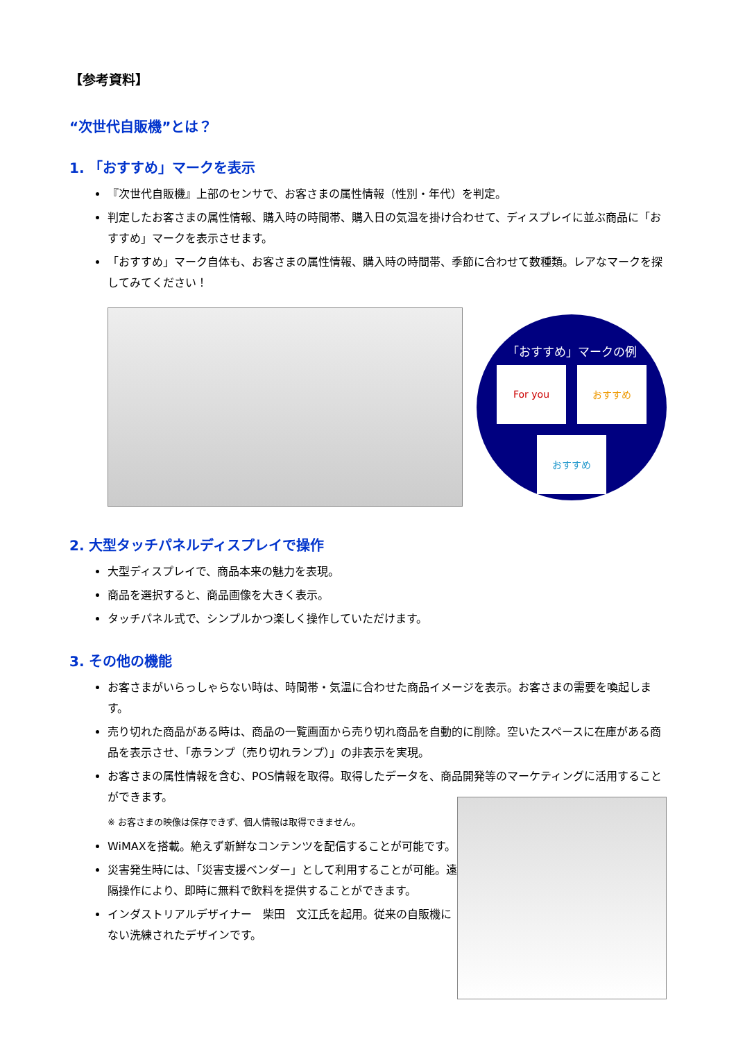【参考資料】
“次世代自販機”とは？
1. 「おすすめ」マークを表示
『次世代自販機』上部のセンサで、お客さまの属性情報（性別・年代）を判定。
判定したお客さまの属性情報、購入時の時間帯、購入日の気温を掛け合わせて、ディスプレイに並ぶ商品に「おすすめ」マークを表示させます。
「おすすめ」マーク自体も、お客さまの属性情報、購入時の時間帯、季節に合わせて数種類。レアなマークを探してみてください！
「おすすめ」マークの例
For you
おすすめ
おすすめ
2. 大型タッチパネルディスプレイで操作
大型ディスプレイで、商品本来の魅力を表現。
商品を選択すると、商品画像を大きく表示。
タッチパネル式で、シンプルかつ楽しく操作していただけます。
3. その他の機能
お客さまがいらっしゃらない時は、時間帯・気温に合わせた商品イメージを表示。お客さまの需要を喚起します。
売り切れた商品がある時は、商品の一覧画面から売り切れ商品を自動的に削除。空いたスペースに在庫がある商品を表示させ、「赤ランプ（売り切れランプ）」の非表示を実現。
お客さまの属性情報を含む、POS情報を取得。取得したデータを、商品開発等のマーケティングに活用することができます。
※ お客さまの映像は保存できず、個人情報は取得できません。
WiMAXを搭載。絶えず新鮮なコンテンツを配信することが可能です。
災害発生時には、「災害支援ベンダー」として利用することが可能。遠隔操作により、即時に無料で飲料を提供することができます。
インダストリアルデザイナー　柴田　文江氏を起用。従来の自販機にない洗練されたデザインです。